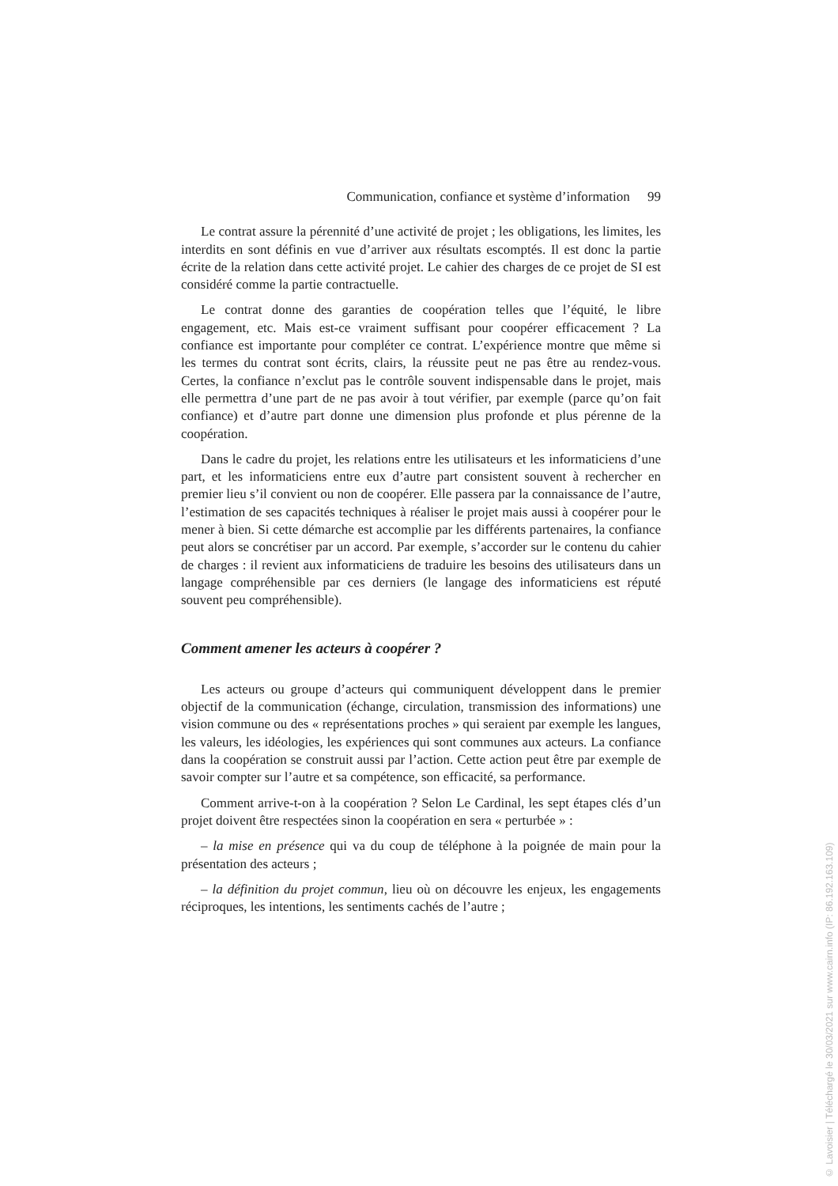Communication, confiance et système d’information 99
Le contrat assure la pérennité d’une activité de projet ; les obligations, les limites, les interdits en sont définis en vue d’arriver aux résultats escomptés. Il est donc la partie écrite de la relation dans cette activité projet. Le cahier des charges de ce projet de SI est considéré comme la partie contractuelle.
Le contrat donne des garanties de coopération telles que l’équité, le libre engagement, etc. Mais est-ce vraiment suffisant pour coopérer efficacement ? La confiance est importante pour compléter ce contrat. L’expérience montre que même si les termes du contrat sont écrits, clairs, la réussite peut ne pas être au rendez-vous. Certes, la confiance n’exclut pas le contrôle souvent indispensable dans le projet, mais elle permettra d’une part de ne pas avoir à tout vérifier, par exemple (parce qu’on fait confiance) et d’autre part donne une dimension plus profonde et plus pérenne de la coopération.
Dans le cadre du projet, les relations entre les utilisateurs et les informaticiens d’une part, et les informaticiens entre eux d’autre part consistent souvent à rechercher en premier lieu s’il convient ou non de coopérer. Elle passera par la connaissance de l’autre, l’estimation de ses capacités techniques à réaliser le projet mais aussi à coopérer pour le mener à bien. Si cette démarche est accomplie par les différents partenaires, la confiance peut alors se concrétiser par un accord. Par exemple, s’accorder sur le contenu du cahier de charges : il revient aux informaticiens de traduire les besoins des utilisateurs dans un langage compréhensible par ces derniers (le langage des informaticiens est réputé souvent peu compréhensible).
Comment amener les acteurs à coopérer ?
Les acteurs ou groupe d’acteurs qui communiquent développent dans le premier objectif de la communication (échange, circulation, transmission des informations) une vision commune ou des « représentations proches » qui seraient par exemple les langues, les valeurs, les idéologies, les expériences qui sont communes aux acteurs. La confiance dans la coopération se construit aussi par l’action. Cette action peut être par exemple de savoir compter sur l’autre et sa compétence, son efficacité, sa performance.
Comment arrive-t-on à la coopération ? Selon Le Cardinal, les sept étapes clés d’un projet doivent être respectées sinon la coopération en sera « perturbée » :
– la mise en présence qui va du coup de téléphone à la poignée de main pour la présentation des acteurs ;
– la définition du projet commun, lieu où on découvre les enjeux, les engagements réciproques, les intentions, les sentiments cachés de l’autre ;
© Lavoisier | Téléchargé le 30/03/2021 sur www.cairn.info (IP: 86.192.163.109)